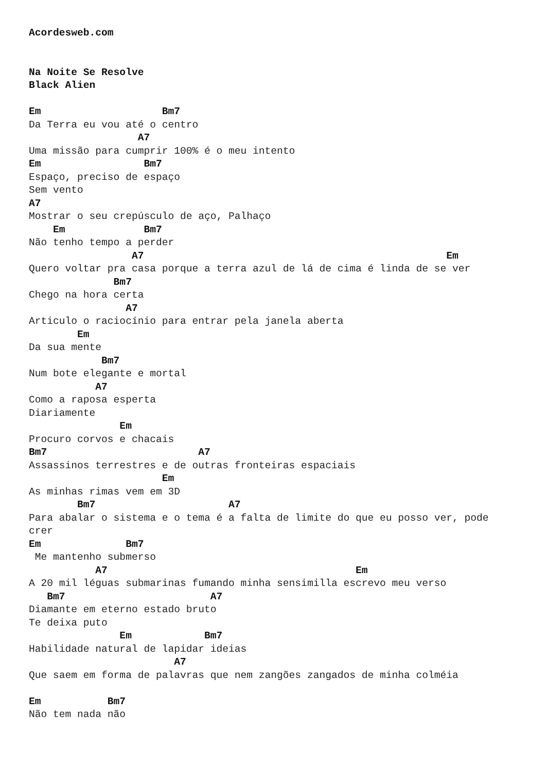Acordesweb.com


Na Noite Se Resolve
Black Alien

Em                    Bm7
Da Terra eu vou até o centro
                  A7
Uma missão para cumprir 100% é o meu intento
Em                 Bm7
Espaço, preciso de espaço
Sem vento
A7
Mostrar o seu crepúsculo de aço, Palhaço
    Em             Bm7
Não tenho tempo a perder
                 A7                                                  Em
Quero voltar pra casa porque a terra azul de lá de cima é linda de se ver
              Bm7
Chego na hora certa
                A7
Articulo o raciocínio para entrar pela janela aberta
        Em
Da sua mente
            Bm7
Num bote elegante e mortal
           A7
Como a raposa esperta
Diariamente
               Em
Procuro corvos e chacais
Bm7                         A7
Assassinos terrestres e de outras fronteiras espaciais
                      Em
As minhas rimas vem em 3D
        Bm7                      A7
Para abalar o sistema e o tema é a falta de limite do que eu posso ver, pode
crer
Em              Bm7
 Me mantenho submerso
           A7                                         Em
A 20 mil léguas submarinas fumando minha sensimilla escrevo meu verso
   Bm7                        A7
Diamante em eterno estado bruto
Te deixa puto
               Em            Bm7
Habilidade natural de lapidar ideias
                        A7
Que saem em forma de palavras que nem zangões zangados de minha colméia

Em           Bm7
Não tem nada não